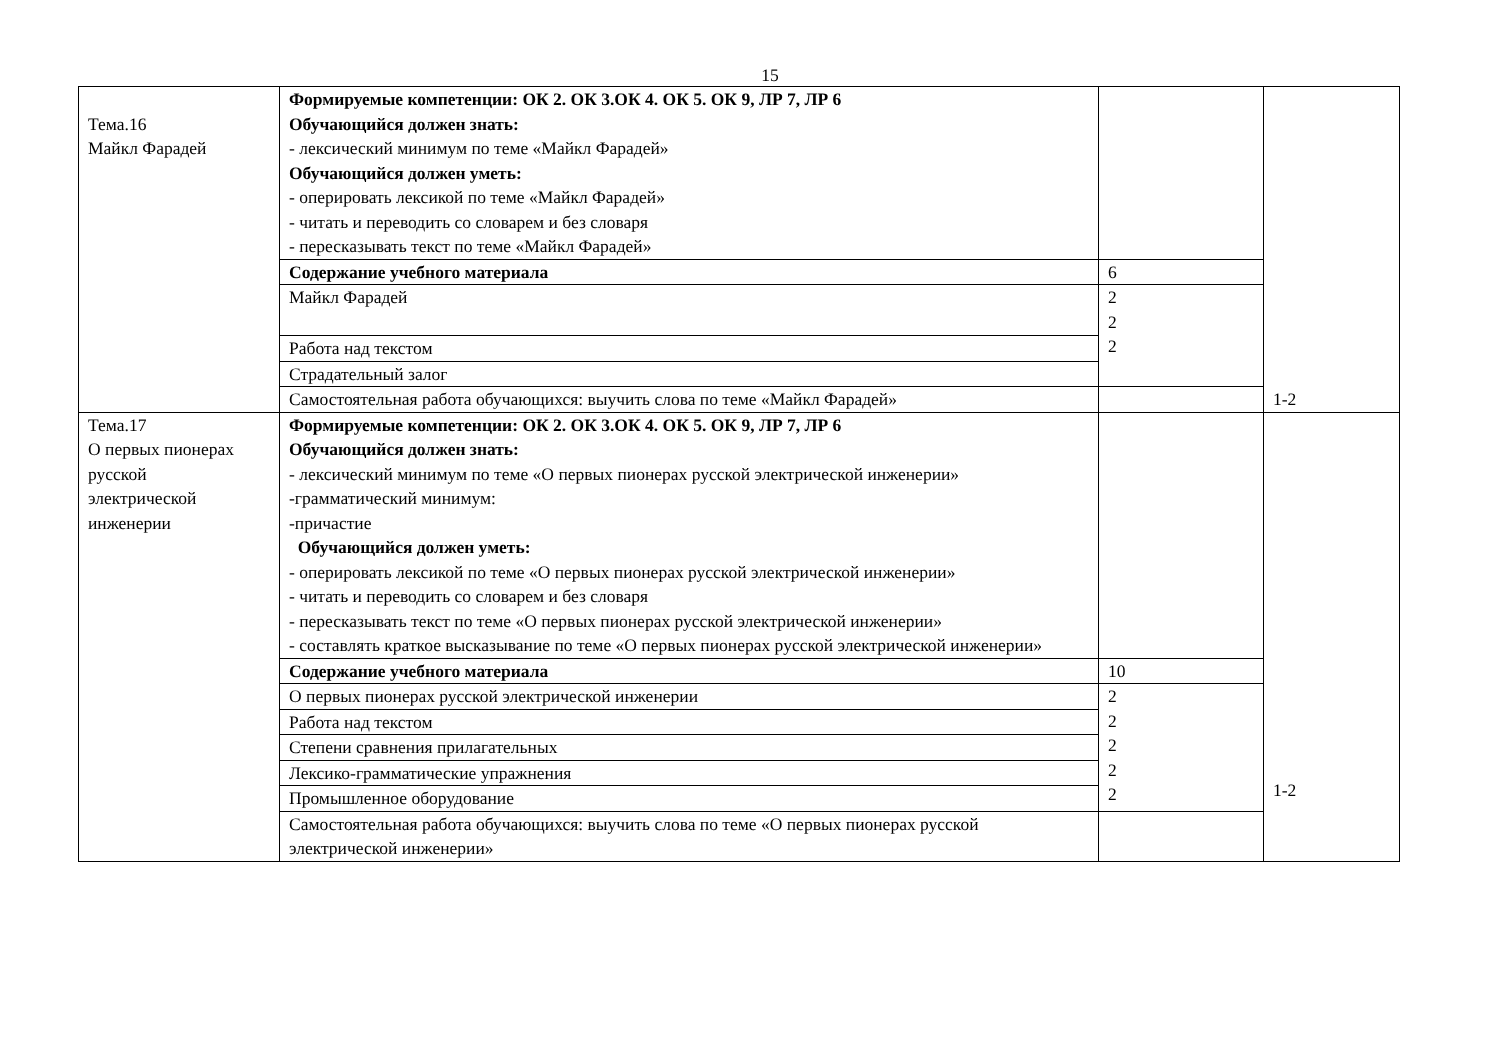15
| Тема.16 Майкл Фарадей | Формируемые компетенции: ОК 2. ОК 3.ОК 4. ОК 5. ОК 9, ЛР 7, ЛР 6 Обучающийся должен знать: - лексический минимум по теме «Майкл Фарадей» Обучающийся должен уметь: - оперировать лексикой по теме «Майкл Фарадей» - читать и переводить со словарем и без словаря - пересказывать текст по теме «Майкл Фарадей» | | 1-2 |
| | Содержание учебного материала | 6 | |
| | Майкл Фарадей | 2 2 2 | |
| | Работа над текстом | | |
| | Страдательный залог | | |
| | Самостоятельная работа обучающихся: выучить слова по теме «Майкл Фарадей» | | |
| Тема.17 О первых пионерах русской электрической инженерии | Формируемые компетенции: ОК 2. ОК 3.ОК 4. ОК 5. ОК 9, ЛР 7, ЛР 6 Обучающийся должен знать: - лексический минимум по теме «О первых пионерах русской электрической инженерии» -грамматический минимум: -причастие Обучающийся должен уметь: - оперировать лексикой по теме «О первых пионерах русской электрической инженерии» - читать и переводить со словарем и без словаря - пересказывать текст по теме «О первых пионерах русской электрической инженерии» - составлять краткое высказывание по теме «О первых пионерах русской электрической инженерии» | | 1-2 |
| | Содержание учебного материала | 10 | |
| | О первых пионерах русской электрической инженерии | 2 2 2 2 2 | |
| | Работа над текстом | | |
| | Степени сравнения прилагательных | | |
| | Лексико-грамматические упражнения | | |
| | Промышленное оборудование | | |
| | Самостоятельная работа обучающихся: выучить слова по теме «О первых пионерах русской электрической инженерии» | | |